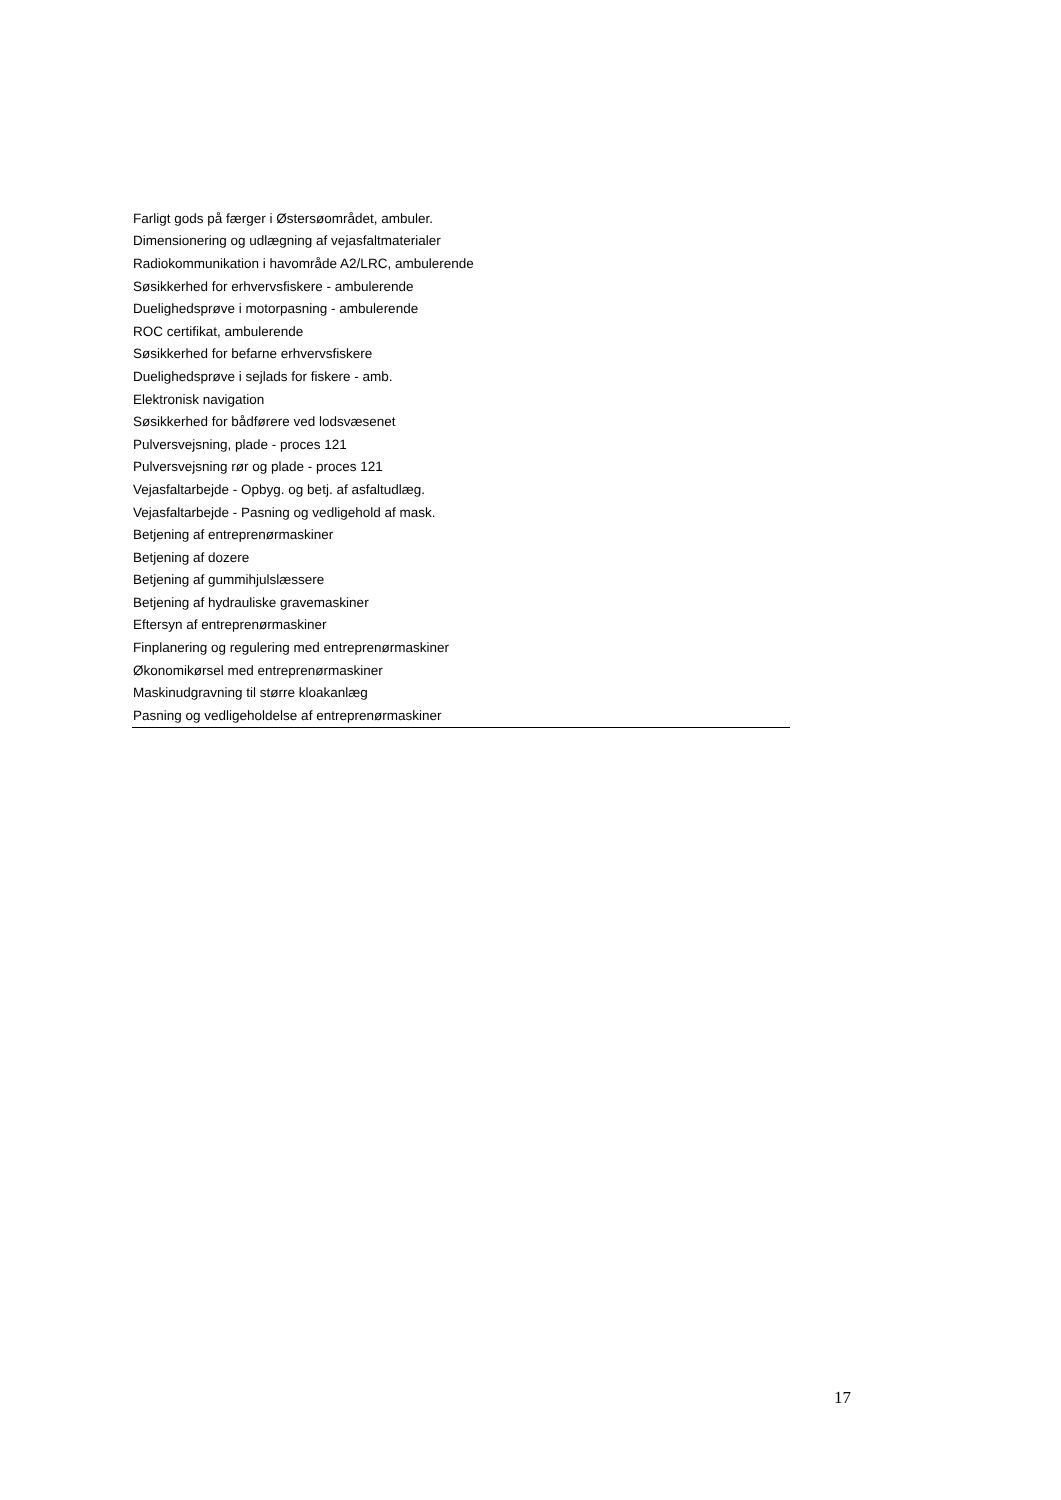| Farligt gods på færger i Østersøområdet, ambuler. |
| Dimensionering og udlægning af vejasfaltmaterialer |
| Radiokommunikation i havområde A2/LRC, ambulerende |
| Søsikkerhed for erhvervsfiskere - ambulerende |
| Duelighedsprøve i motorpasning - ambulerende |
| ROC certifikat, ambulerende |
| Søsikkerhed for befarne erhvervsfiskere |
| Duelighedsprøve i sejlads for fiskere - amb. |
| Elektronisk navigation |
| Søsikkerhed for bådførere ved lodsvæsenet |
| Pulversvejsning, plade - proces 121 |
| Pulversvejsning rør og plade - proces 121 |
| Vejasfaltarbejde - Opbyg. og betj. af asfaltudlæg. |
| Vejasfaltarbejde - Pasning og vedligehold af mask. |
| Betjening af entreprenørmaskiner |
| Betjening af dozere |
| Betjening af gummihjulslæssere |
| Betjening af hydrauliske gravemaskiner |
| Eftersyn af entreprenørmaskiner |
| Finplanering og regulering med entreprenørmaskiner |
| Økonomikørsel med entreprenørmaskiner |
| Maskinudgravning til større kloakanlæg |
| Pasning og vedligeholdelse af entreprenørmaskiner |
17